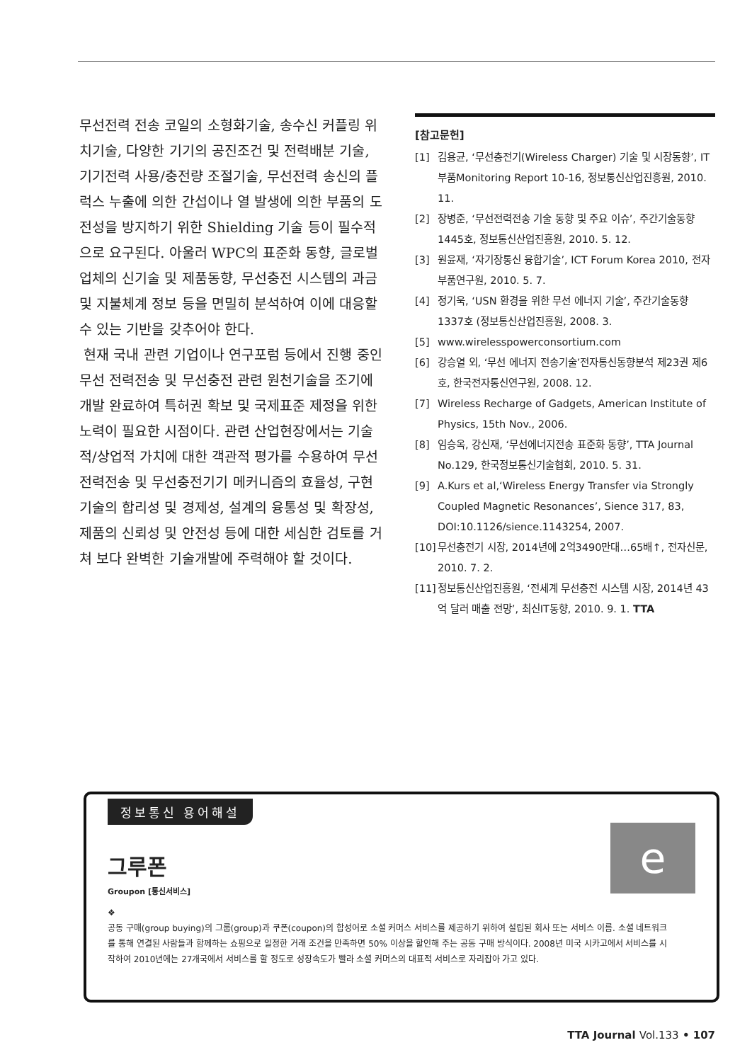무선전력 전송 코일의 소형화기술, 송수신 커플링 위치기술, 다양한 기기의 공진조건 및 전력배분 기술, 기기전력 사용/충전량 조절기술, 무선전력 송신의 플럭스 누출에 의한 간섭이나 열 발생에 의한 부품의 도전성을 방지하기 위한 Shielding 기술 등이 필수적으로 요구된다. 아울러 WPC의 표준화 동향, 글로벌 업체의 신기술 및 제품동향, 무선충전 시스템의 과금 및 지불체계 정보 등을 면밀히 분석하여 이에 대응할 수 있는 기반을 갖추어야 한다.
현재 국내 관련 기업이나 연구포럼 등에서 진행 중인 무선 전력전송 및 무선충전 관련 원천기술을 조기에 개발 완료하여 특허권 확보 및 국제표준 제정을 위한 노력이 필요한 시점이다. 관련 산업현장에서는 기술적/상업적 가치에 대한 객관적 평가를 수용하여 무선전력전송 및 무선충전기기 메커니즘의 효율성, 구현기술의 합리성 및 경제성, 설계의 융통성 및 확장성, 제품의 신뢰성 및 안전성 등에 대한 세심한 검토를 거쳐 보다 완벽한 기술개발에 주력해야 할 것이다.
[참고문헌]
[1] 김용균, ‘무선충전기(Wireless Charger) 기술 및 시장동향’, IT부품Monitoring Report 10-16, 정보통신산업진흥원, 2010. 11.
[2] 장병준, ‘무선전력전송 기술 동향 및 주요 이슈’, 주간기술동향 1445호, 정보통신산업진흥원, 2010. 5. 12.
[3] 원윤재, ‘자기장통신 융합기술’, ICT Forum Korea 2010, 전자부품연구원, 2010. 5. 7.
[4] 정기욱, ‘USN 환경을 위한 무선 에너지 기술’, 주간기술동향 1337호 (정보통신산업진흥원, 2008. 3.
[5] www.wirelesspowerconsortium.com
[6] 강승열 외, ‘무선 에너지 전송기술’전자통신동향분석 제23권 제6호, 한국전자통신연구원, 2008. 12.
[7] Wireless Recharge of Gadgets, American Institute of Physics, 15th Nov., 2006.
[8] 임승옥, 강신재, ‘무선에너지전송 표준화 동향’, TTA Journal No.129, 한국정보통신기술협회, 2010. 5. 31.
[9] A.Kurs et al,‘Wireless Energy Transfer via Strongly Coupled Magnetic Resonances’, Sience 317, 83, DOI:10.1126/sience.1143254, 2007.
[10] 무선충전기 시장, 2014년에 2억3490만대…65배↑, 전자신문, 2010. 7. 2.
[11] 정보통신산업진흥원, ‘전세계 무선충전 시스템 시장, 2014년 43억 달러 매출 전망’, 최신IT동향, 2010. 9. 1. TTA
정보통신 용어해설
e
그루폰
Groupon [통신서비스]
❖
공동 구매(group buying)의 그룹(group)과 쿠폰(coupon)의 합성어로 소셜 커머스 서비스를 제공하기 위하여 설립된 회사 또는 서비스 이름. 소셜 네트워크를 통해 연결된 사람들과 함께하는 쇼핑으로 일정한 거래 조건을 만족하면 50% 이상을 할인해 주는 공동 구매 방식이다. 2008년 미국 시카고에서 서비스를 시작하여 2010년에는 27개국에서 서비스를 할 정도로 성장속도가 빨라 소셜 커머스의 대표적 서비스로 자리잡아 가고 있다.
TTA Journal Vol.133 • 107